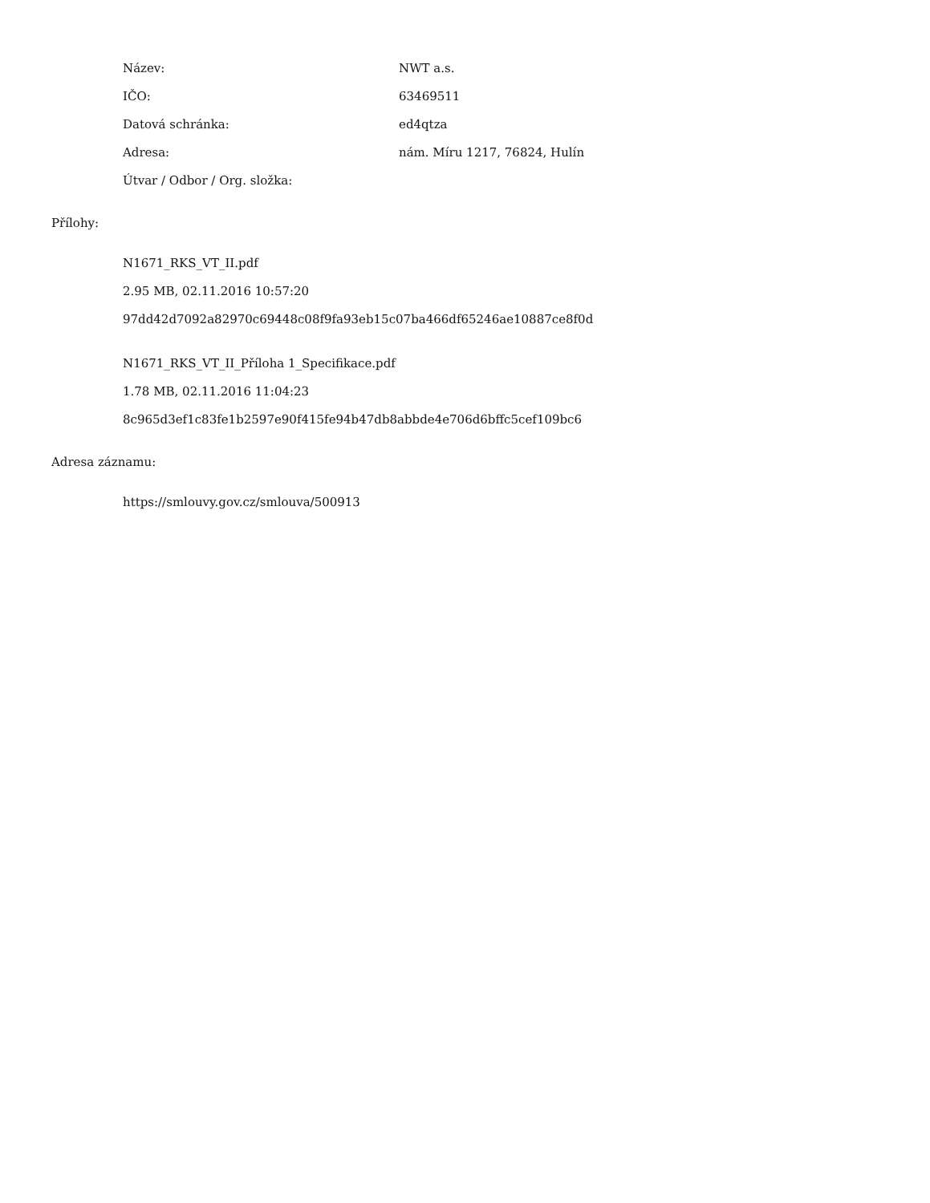Název: NWT a.s.
IČO: 63469511
Datová schránka: ed4qtza
Adresa: nám. Míru 1217, 76824, Hulín
Útvar / Odbor / Org. složka:
Přílohy:
N1671_RKS_VT_II.pdf
2.95 MB, 02.11.2016 10:57:20
97dd42d7092a82970c69448c08f9fa93eb15c07ba466df65246ae10887ce8f0d
N1671_RKS_VT_II_Příloha 1_Specifikace.pdf
1.78 MB, 02.11.2016 11:04:23
8c965d3ef1c83fe1b2597e90f415fe94b47db8abbde4e706d6bffc5cef109bc6
Adresa záznamu:
https://smlouvy.gov.cz/smlouva/500913